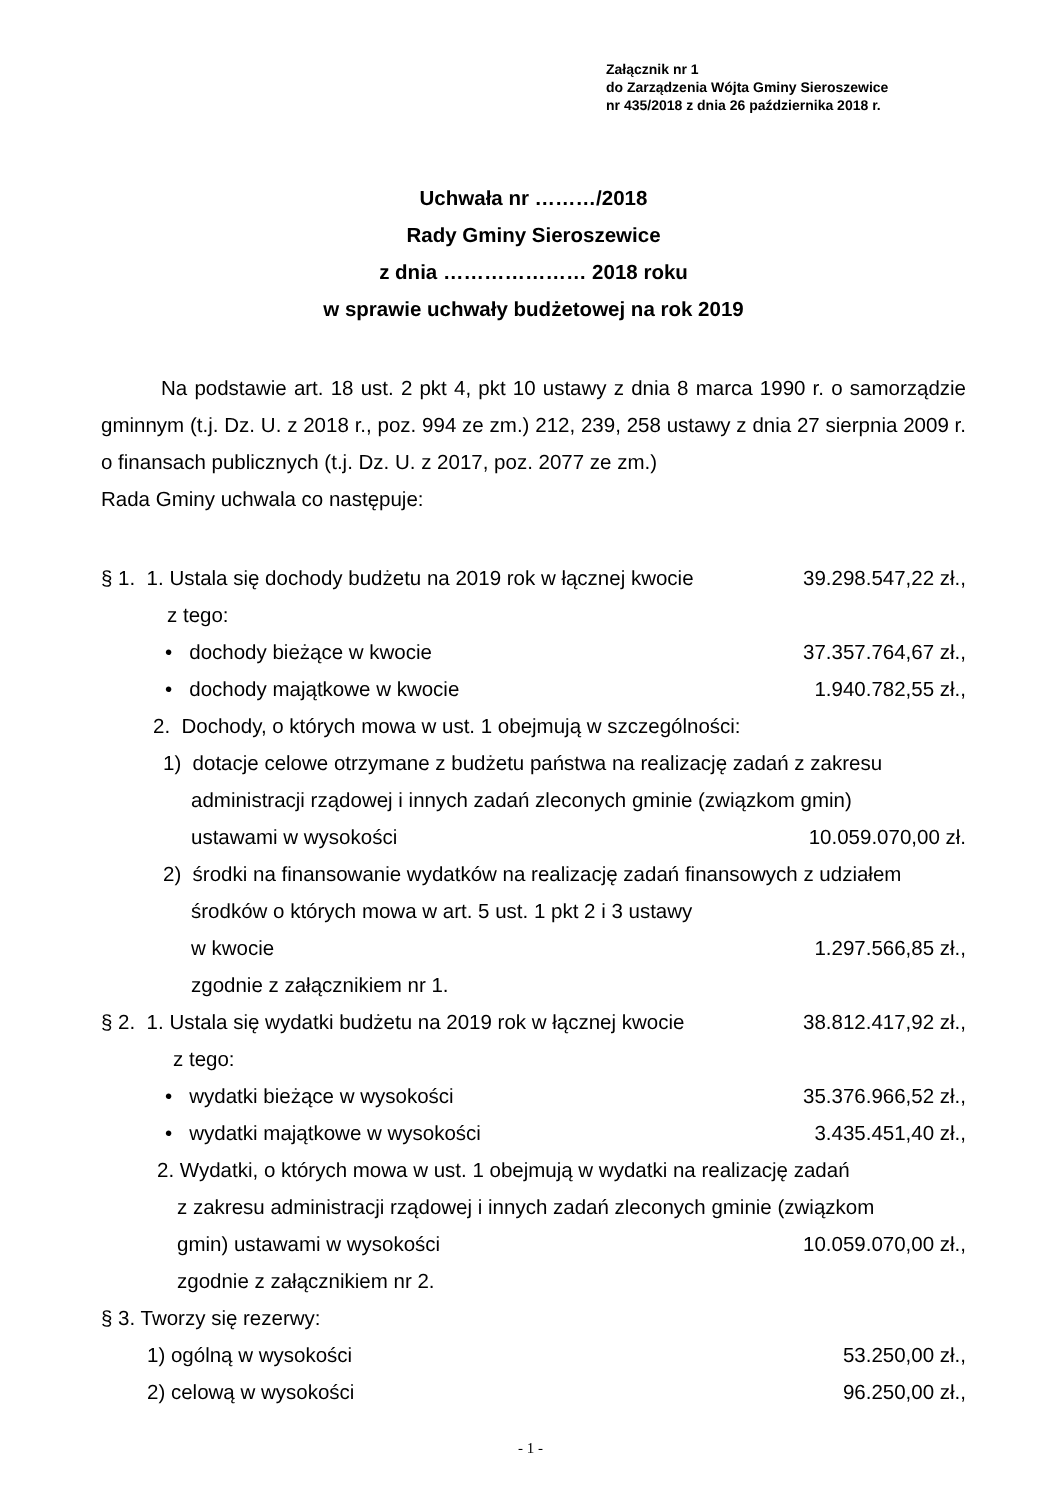Załącznik nr 1
do Zarządzenia Wójta Gminy Sieroszewice
nr 435/2018 z dnia 26 października 2018 r.
Uchwała nr ………/2018
Rady Gminy Sieroszewice
z dnia ………………… 2018 roku
w sprawie uchwały budżetowej na rok 2019
Na podstawie art. 18 ust. 2 pkt 4, pkt 10 ustawy z dnia 8 marca 1990 r. o samorządzie gminnym (t.j. Dz. U. z 2018 r., poz. 994 ze zm.) 212, 239, 258 ustawy z dnia 27 sierpnia 2009 r. o finansach publicznych (t.j. Dz. U. z 2017, poz. 2077 ze zm.)
Rada Gminy uchwala co następuje:
§ 1. 1. Ustala się dochody budżetu na 2019 rok w łącznej kwocie 39.298.547,22 zł.,
z tego:
• dochody bieżące w kwocie 37.357.764,67 zł.,
• dochody majątkowe w kwocie 1.940.782,55 zł.,
2. Dochody, o których mowa w ust. 1 obejmują w szczególności:
1) dotacje celowe otrzymane z budżetu państwa na realizację zadań z zakresu
administracji rządowej i innych zadań zleconych gminie (związkom gmin)
ustawami w wysokości 10.059.070,00 zł.
2) środki na finansowanie wydatków na realizację zadań finansowych z udziałem
środków o których mowa w art. 5 ust. 1 pkt 2 i 3 ustawy
w kwocie 1.297.566,85 zł.,
zgodnie z załącznikiem nr 1.
§ 2. 1. Ustala się wydatki budżetu na 2019 rok w łącznej kwocie 38.812.417,92 zł.,
z tego:
• wydatki bieżące w wysokości 35.376.966,52 zł.,
• wydatki majątkowe w wysokości 3.435.451,40 zł.,
2. Wydatki, o których mowa w ust. 1 obejmują w wydatki na realizację zadań
z zakresu administracji rządowej i innych zadań zleconych gminie (związkom
gmin) ustawami w wysokości 10.059.070,00 zł.,
zgodnie z załącznikiem nr 2.
§ 3. Tworzy się rezerwy:
1) ogólną w wysokości 53.250,00 zł.,
2) celową w wysokości 96.250,00 zł.,
- 1 -